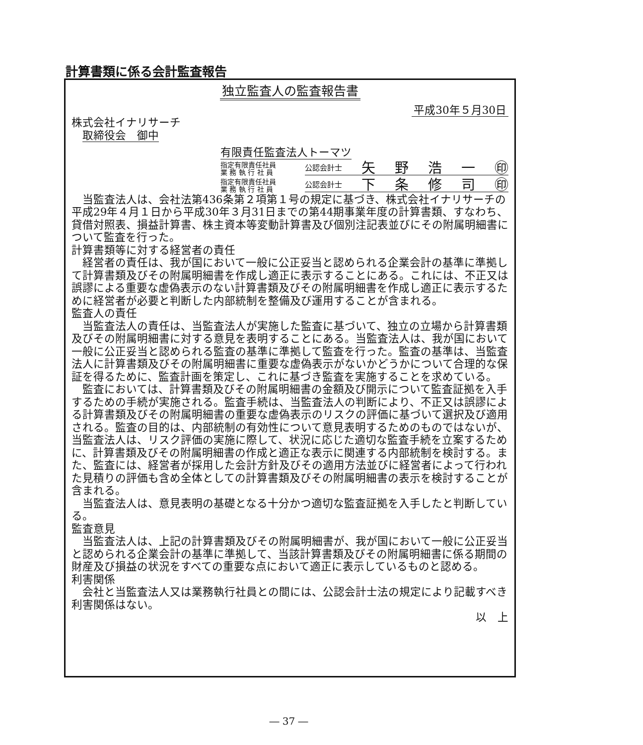計算書類に係る会計監査報告
独立監査人の監査報告書
平成30年５月30日
株式会社イナリサーチ
　取締役会　御中
有限責任監査法人トーマツ
指定有限責任社員
業 務 執 行 社 員
公認会計士 矢 野 浩 一 ㊞
指定有限責任社員
業 務 執 行 社 員
公認会計士 下 条 修 司 ㊞
当監査法人は、会社法第436条第２項第１号の規定に基づき、株式会社イナリサーチの平成29年４月１日から平成30年３月31日までの第44期事業年度の計算書類、すなわち、貸借対照表、損益計算書、株主資本等変動計算書及び個別注記表並びにその附属明細書について監査を行った。
計算書類等に対する経営者の責任
経営者の責任は、我が国において一般に公正妥当と認められる企業会計の基準に準拠して計算書類及びその附属明細書を作成し適正に表示することにある。これには、不正又は誤謬による重要な虚偽表示のない計算書類及びその附属明細書を作成し適正に表示するために経営者が必要と判断した内部統制を整備及び運用することが含まれる。
監査人の責任
当監査法人の責任は、当監査法人が実施した監査に基づいて、独立の立場から計算書類及びその附属明細書に対する意見を表明することにある。当監査法人は、我が国において一般に公正妥当と認められる監査の基準に準拠して監査を行った。監査の基準は、当監査法人に計算書類及びその附属明細書に重要な虚偽表示がないかどうかについて合理的な保証を得るために、監査計画を策定し、これに基づき監査を実施することを求めている。
監査においては、計算書類及びその附属明細書の金額及び開示について監査証拠を入手するための手続が実施される。監査手続は、当監査法人の判断により、不正又は誤謬による計算書類及びその附属明細書の重要な虚偽表示のリスクの評価に基づいて選択及び適用される。監査の目的は、内部統制の有効性について意見表明するためのものではないが、当監査法人は、リスク評価の実施に際して、状況に応じた適切な監査手続を立案するために、計算書類及びその附属明細書の作成と適正な表示に関連する内部統制を検討する。また、監査には、経営者が採用した会計方針及びその適用方法並びに経営者によって行われた見積りの評価も含め全体としての計算書類及びその附属明細書の表示を検討することが含まれる。
当監査法人は、意見表明の基礎となる十分かつ適切な監査証拠を入手したと判断している。
監査意見
当監査法人は、上記の計算書類及びその附属明細書が、我が国において一般に公正妥当と認められる企業会計の基準に準拠して、当該計算書類及びその附属明細書に係る期間の財産及び損益の状況をすべての重要な点において適正に表示しているものと認める。
利害関係
会社と当監査法人又は業務執行社員との間には、公認会計士法の規定により記載すべき利害関係はない。
以　上
― 37 ―